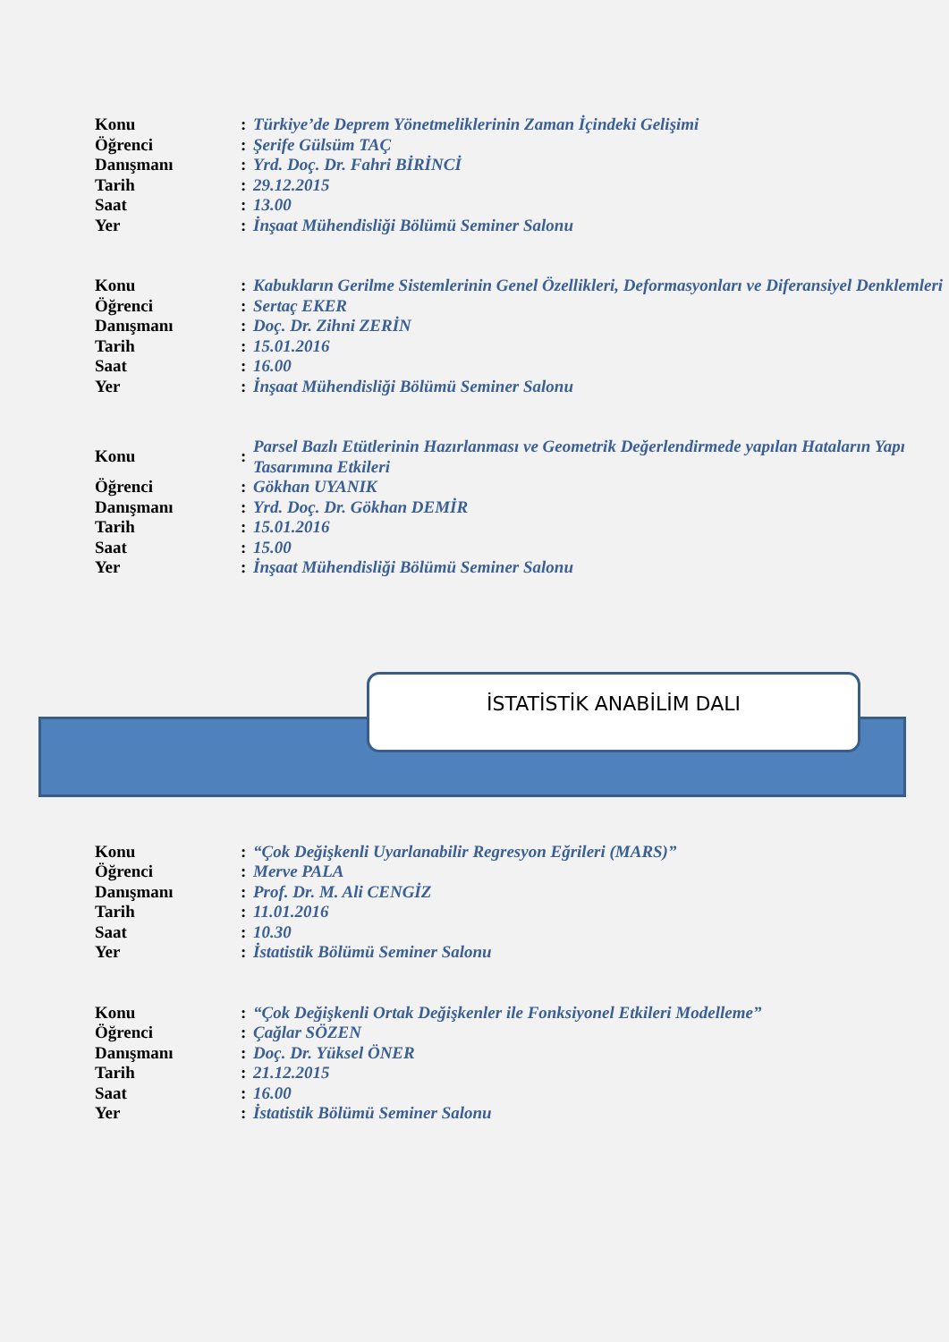| Konu | : | Türkiye’de Deprem Yönetmeliklerinin Zaman İçindeki Gelişimi |
| Öğrenci | : | Şerife Gülsüm TAÇ |
| Danışmanı | : | Yrd. Doç. Dr. Fahri BİRİNCİ |
| Tarih | : | 29.12.2015 |
| Saat | : | 13.00 |
| Yer | : | İnşaat Mühendisliği Bölümü Seminer Salonu |
| Konu | : | Kabukların Gerilme Sistemlerinin Genel Özellikleri, Deformasyonları ve Diferansiyel Denklemleri |
| Öğrenci | : | Sertaç EKER |
| Danışmanı | : | Doç. Dr. Zihni ZERİN |
| Tarih | : | 15.01.2016 |
| Saat | : | 16.00 |
| Yer | : | İnşaat Mühendisliği Bölümü Seminer Salonu |
| Konu | : | Parsel Bazlı Etütlerinin Hazırlanması ve Geometrik Değerlendirmede yapılan Hataların Yapı Tasarımına Etkileri |
| Öğrenci | : | Gökhan UYANIK |
| Danışmanı | : | Yrd. Doç. Dr. Gökhan DEMİR |
| Tarih | : | 15.01.2016 |
| Saat | : | 15.00 |
| Yer | : | İnşaat Mühendisliği Bölümü Seminer Salonu |
İSTATİSTİK ANABİLİM DALI
| Konu | : | “Çok Değişkenli Uyarlanabilir Regresyon Eğrileri (MARS)” |
| Öğrenci | : | Merve PALA |
| Danışmanı | : | Prof. Dr. M. Ali CENGİZ |
| Tarih | : | 11.01.2016 |
| Saat | : | 10.30 |
| Yer | : | İstatistik Bölümü Seminer Salonu |
| Konu | : | “Çok Değişkenli Ortak Değişkenler ile Fonksiyonel Etkileri Modelleme” |
| Öğrenci | : | Çağlar SÖZEN |
| Danışmanı | : | Doç. Dr. Yüksel ÖNER |
| Tarih | : | 21.12.2015 |
| Saat | : | 16.00 |
| Yer | : | İstatistik Bölümü Seminer Salonu |